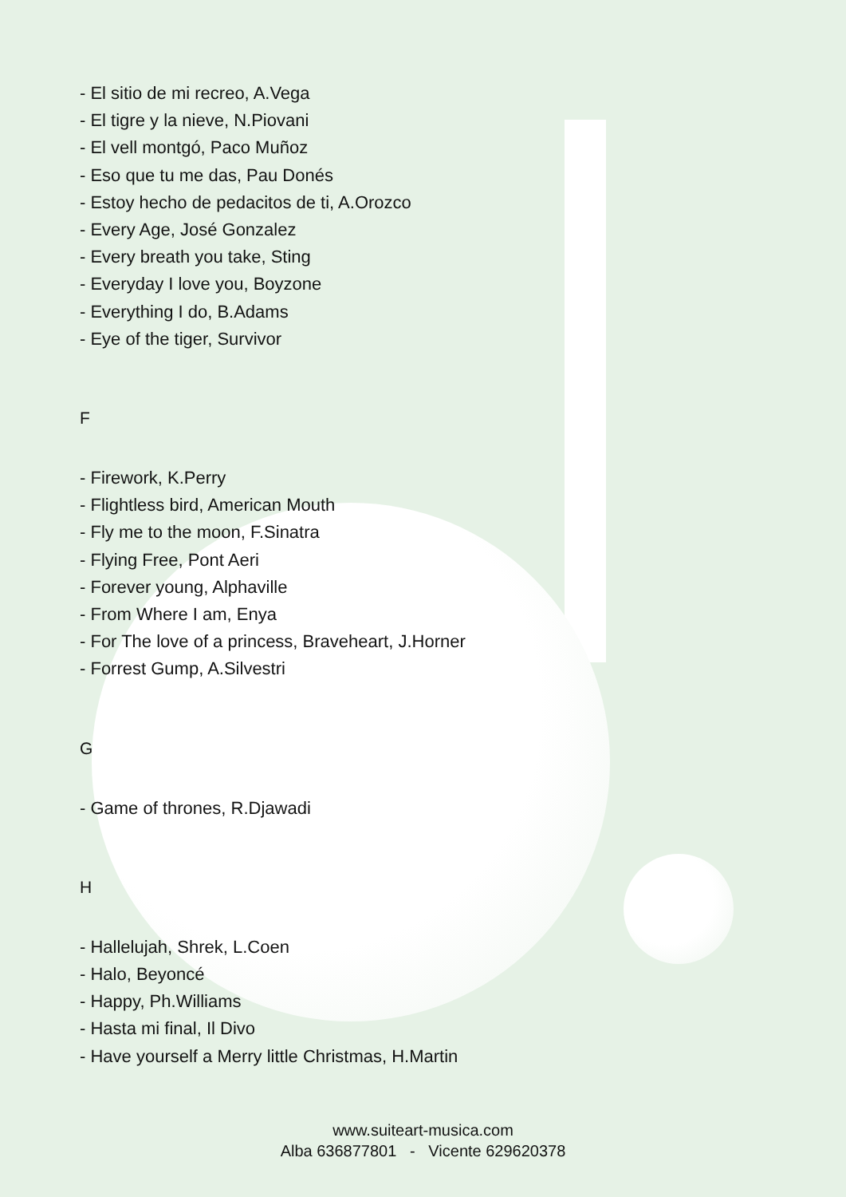- El sitio de mi recreo, A.Vega
- El tigre y la nieve, N.Piovani
- El vell montgó, Paco Muñoz
- Eso que tu me das, Pau Donés
- Estoy hecho de pedacitos de ti, A.Orozco
- Every Age, José Gonzalez
- Every breath you take, Sting
- Everyday I love you, Boyzone
- Everything I do, B.Adams
- Eye of the tiger, Survivor
F
- Firework, K.Perry
- Flightless bird, American Mouth
- Fly me to the moon, F.Sinatra
- Flying Free, Pont Aeri
- Forever young, Alphaville
- From Where I am, Enya
- For The love of a princess, Braveheart, J.Horner
- Forrest Gump, A.Silvestri
G
- Game of thrones, R.Djawadi
H
- Hallelujah, Shrek, L.Coen
- Halo, Beyoncé
- Happy, Ph.Williams
- Hasta mi final, Il Divo
- Have yourself a Merry little Christmas, H.Martin
www.suiteart-musica.com
Alba 636877801 - Vicente 629620378